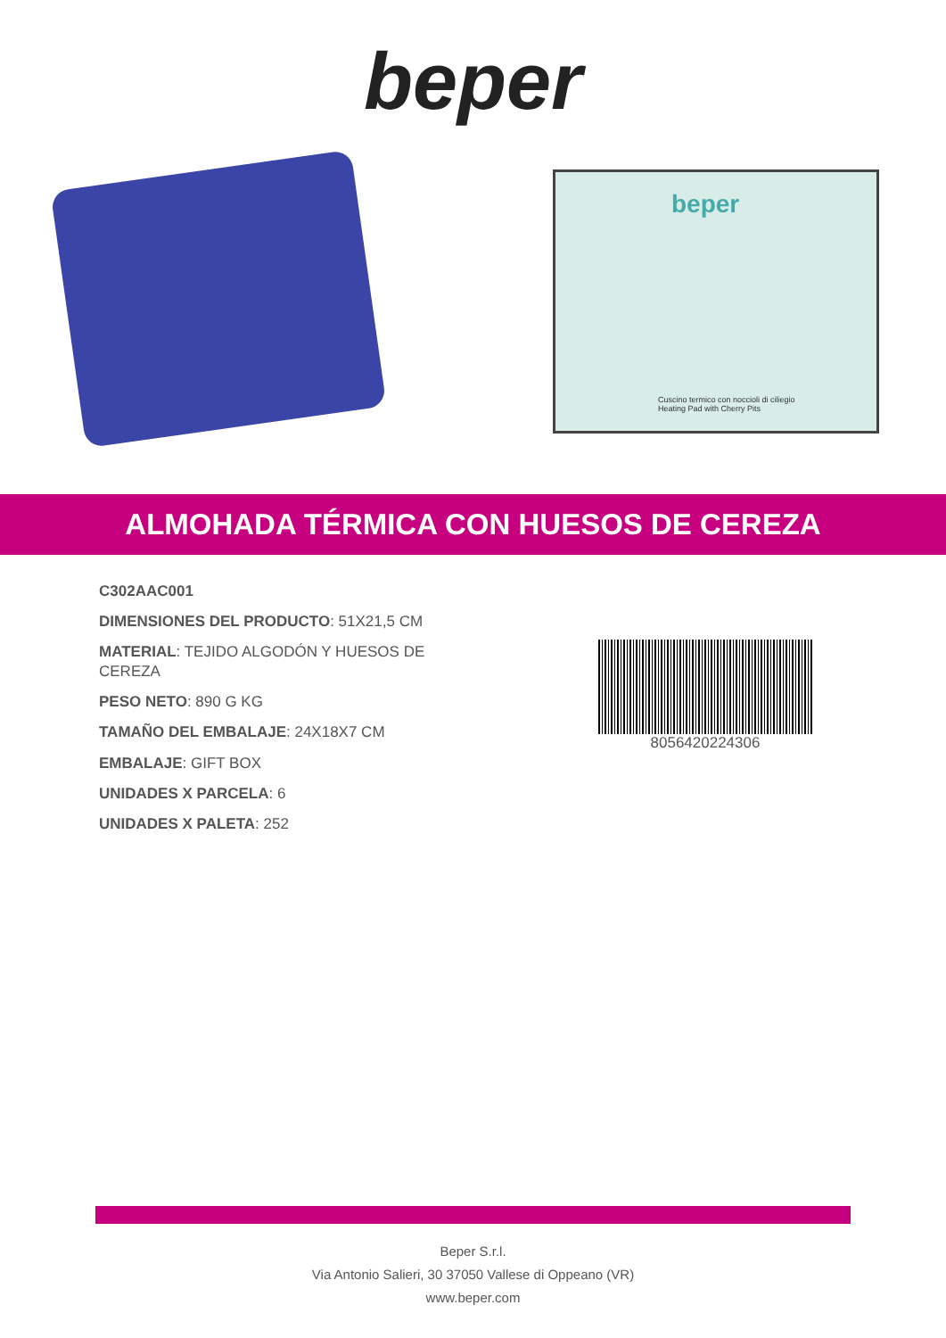beper
beper
Cuscino termico con noccioli di ciliegio
Heating Pad with Cherry Pits
ALMOHADA TÉRMICA CON HUESOS DE CEREZA
C302AAC001
DIMENSIONES DEL PRODUCTO: 51X21,5 CM
MATERIAL: TEJIDO ALGODÓN Y HUESOS DE CEREZA
PESO NETO: 890 G KG
TAMAÑO DEL EMBALAJE: 24X18X7 CM
EMBALAJE: GIFT BOX
UNIDADES X PARCELA: 6
UNIDADES X PALETA: 252
8056420224306
Beper S.r.l.
Via Antonio Salieri, 30 37050 Vallese di Oppeano (VR)
www.beper.com